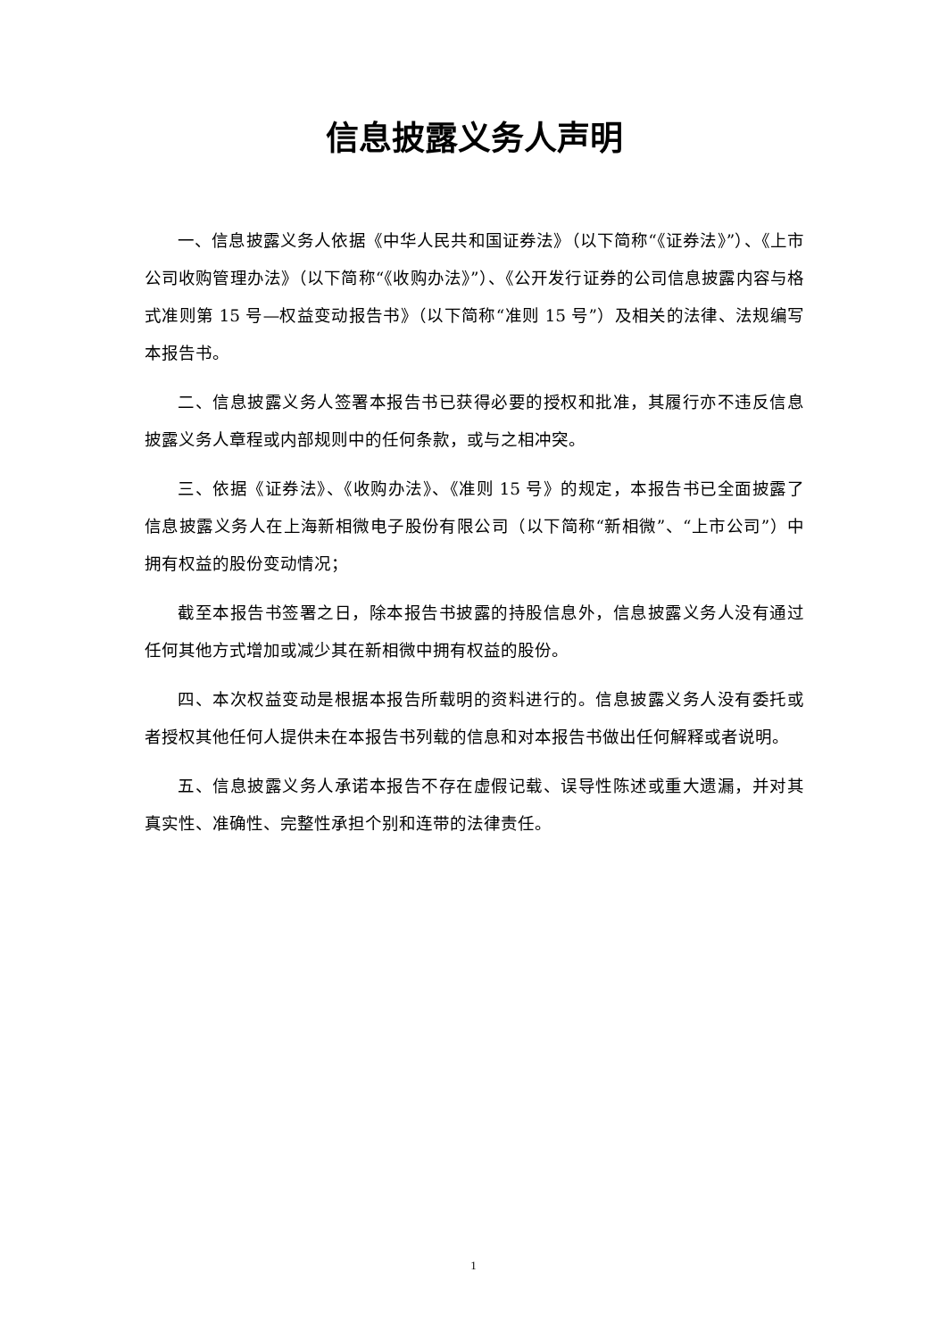信息披露义务人声明
一、信息披露义务人依据《中华人民共和国证券法》（以下简称“《证券法》”）、《上市公司收购管理办法》（以下简称“《收购办法》”）、《公开发行证券的公司信息披露内容与格式准则第 15 号—权益变动报告书》（以下简称“准则 15 号”）及相关的法律、法规编写本报告书。
二、信息披露义务人签署本报告书已获得必要的授权和批准，其履行亦不违反信息披露义务人章程或内部规则中的任何条款，或与之相冲突。
三、依据《证券法》、《收购办法》、《准则 15 号》的规定，本报告书已全面披露了信息披露义务人在上海新相微电子股份有限公司（以下简称“新相微”、“上市公司”）中拥有权益的股份变动情况；
截至本报告书签署之日，除本报告书披露的持股信息外，信息披露义务人没有通过任何其他方式增加或减少其在新相微中拥有权益的股份。
四、本次权益变动是根据本报告所载明的资料进行的。信息披露义务人没有委托或者授权其他任何人提供未在本报告书列载的信息和对本报告书做出任何解释或者说明。
五、信息披露义务人承诺本报告不存在虚假记载、误导性陈述或重大遗漏，并对其真实性、准确性、完整性承担个别和连带的法律责任。
1